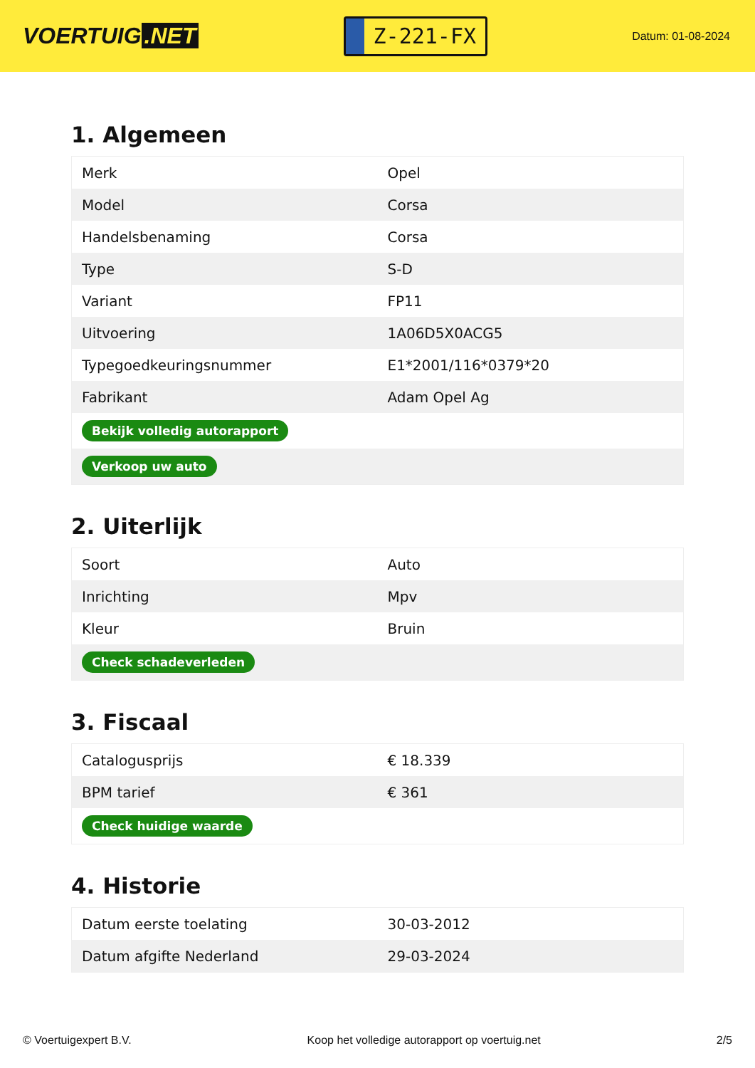VOERTUIG.NET
Z-221-FX
Datum: 01-08-2024
1. Algemeen
| Merk | Opel |
| Model | Corsa |
| Handelsbenaming | Corsa |
| Type | S-D |
| Variant | FP11 |
| Uitvoering | 1A06D5X0ACG5 |
| Typegoedkeuringsnummer | E1*2001/116*0379*20 |
| Fabrikant | Adam Opel Ag |
| Bekijk volledig autorapport | |
| Verkoop uw auto | |
2. Uiterlijk
| Soort | Auto |
| Inrichting | Mpv |
| Kleur | Bruin |
| Check schadeverleden | |
3. Fiscaal
| Catalogusprijs | € 18.339 |
| BPM tarief | € 361 |
| Check huidige waarde | |
4. Historie
| Datum eerste toelating | 30-03-2012 |
| Datum afgifte Nederland | 29-03-2024 |
© Voertuigexpert B.V. Koop het volledige autorapport op voertuig.net 2/5